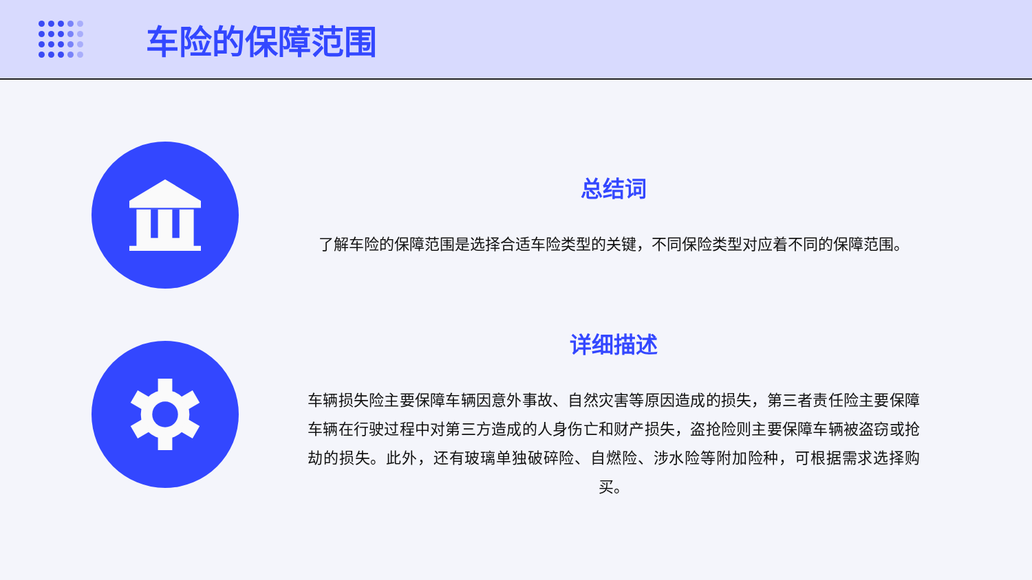车险的保障范围
总结词
了解车险的保障范围是选择合适车险类型的关键，不同保险类型对应着不同的保障范围。
详细描述
车辆损失险主要保障车辆因意外事故、自然灾害等原因造成的损失，第三者责任险主要保障车辆在行驶过程中对第三方造成的人身伤亡和财产损失，盗抢险则主要保障车辆被盗窃或抢劫的损失。此外，还有玻璃单独破碎险、自燃险、涉水险等附加险种，可根据需求选择购买。